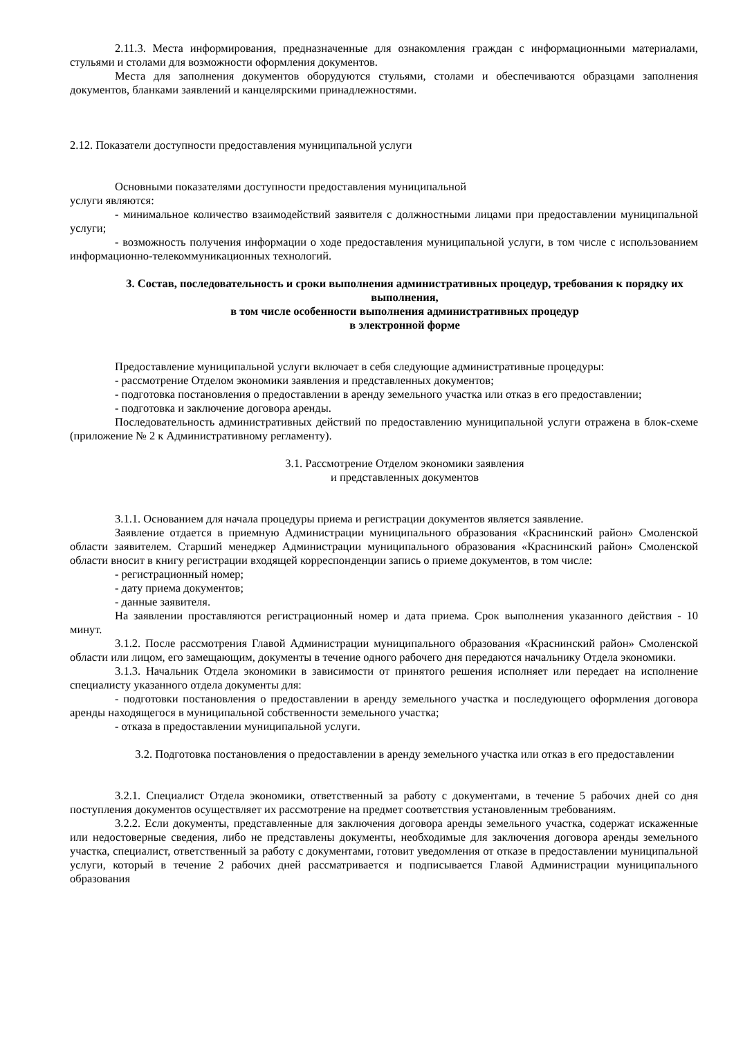2.11.3. Места информирования, предназначенные для ознакомления граждан с информационными материалами, стульями и столами для возможности оформления документов.
Места для заполнения документов оборудуются стульями, столами и обеспечиваются образцами заполнения документов, бланками заявлений и канцелярскими принадлежностями.
2.12. Показатели доступности предоставления муниципальной услуги
Основными показателями доступности предоставления муниципальной
услуги являются:
- минимальное количество взаимодействий заявителя с должностными лицами при предоставлении муниципальной услуги;
- возможность получения информации о ходе предоставления муниципальной услуги, в том числе с использованием информационно-телекоммуникационных технологий.
3. Состав, последовательность и сроки выполнения административных процедур, требования к порядку их выполнения,
в том числе особенности выполнения административных процедур
в электронной форме
Предоставление муниципальной услуги включает в себя следующие административные процедуры:
- рассмотрение Отделом экономики заявления и представленных документов;
- подготовка постановления о предоставлении в аренду земельного участка или отказ в его предоставлении;
- подготовка и заключение договора аренды.
Последовательность административных действий по предоставлению муниципальной услуги отражена в блок-схеме (приложение № 2 к Административному регламенту).
3.1. Рассмотрение Отделом экономики заявления
и представленных документов
3.1.1. Основанием для начала процедуры приема и регистрации документов является заявление.
Заявление отдается в приемную Администрации муниципального образования «Краснинский район» Смоленской области заявителем. Старший менеджер Администрации муниципального образования «Краснинский район» Смоленской области вносит в книгу регистрации входящей корреспонденции запись о приеме документов, в том числе:
- регистрационный номер;
- дату приема документов;
- данные заявителя.
На заявлении проставляются регистрационный номер и дата приема. Срок выполнения указанного действия - 10 минут.
3.1.2. После рассмотрения Главой Администрации муниципального образования «Краснинский район» Смоленской области или лицом, его замещающим, документы в течение одного рабочего дня передаются начальнику Отдела экономики.
3.1.3. Начальник Отдела экономики в зависимости от принятого решения исполняет или передает на исполнение специалисту указанного отдела документы для:
- подготовки постановления о предоставлении в аренду земельного участка и последующего оформления договора аренды находящегося в муниципальной собственности земельного участка;
- отказа в предоставлении муниципальной услуги.
3.2. Подготовка постановления о предоставлении в аренду земельного участка или отказ в его предоставлении
3.2.1. Специалист Отдела экономики, ответственный за работу с документами, в течение 5 рабочих дней со дня поступления документов осуществляет их рассмотрение на предмет соответствия установленным требованиям.
3.2.2. Если документы, представленные для заключения договора аренды земельного участка, содержат искаженные или недостоверные сведения, либо не представлены документы, необходимые для заключения договора аренды земельного участка, специалист, ответственный за работу с документами, готовит уведомления от отказе в предоставлении муниципальной услуги, который в течение 2 рабочих дней рассматривается и подписывается Главой Администрации муниципального образования